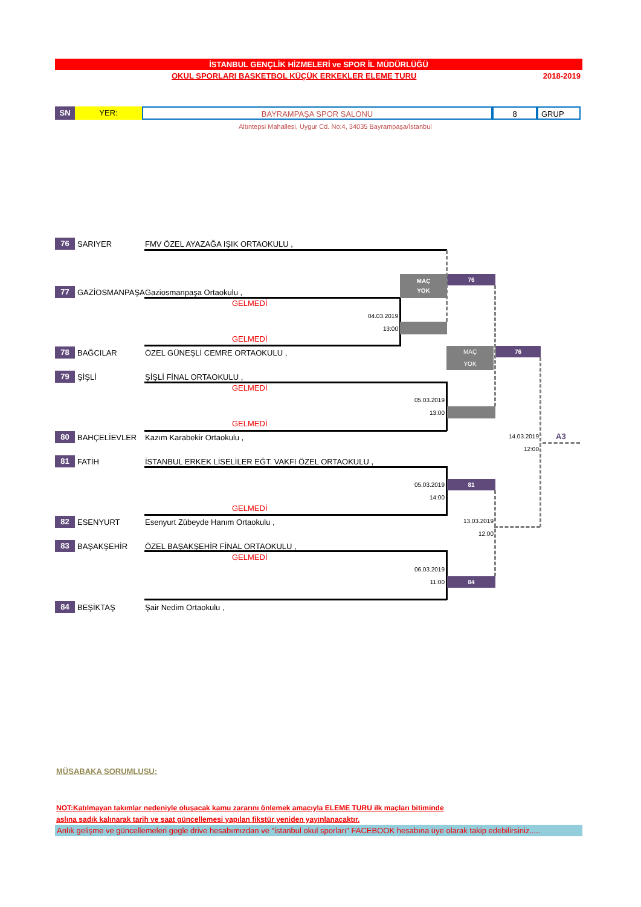İSTANBUL GENÇLİK HİZMELERİ ve SPOR İL MÜDÜRLÜĞÜ
OKUL SPORLARI BASKETBOL KÜÇÜK ERKEKLER ELEME TURU 2018-2019
SN
YER: BAYRAMPAŞA SPOR SALONU 8 GRUP
Altıntepsi Mahallesi, Uygur Cd. No:4, 34035 Bayrampaşa/İstanbul
76 SARIYER FMV ÖZEL AYAZAĞA IŞIK ORTAOKULU ,
77 GAZİOSMANPAŞA Gaziosmanpaşa Ortaokulu ,
78 BAĞCILAR ÖZEL GÜNEŞLİ CEMRE ORTAOKULU ,
79 ŞİŞLİ ŞİŞLİ FİNAL ORTAOKULU ,
80 BAHÇELİEVLER Kazım Karabekir Ortaokulu ,
81 FATİH İSTANBUL ERKEK LİSELİLER EĞT. VAKFI ÖZEL ORTAOKULU ,
82 ESENYURT Esenyurt Zübeyde Hanım Ortaokulu ,
83 BAŞAKŞEHİR ÖZEL BAŞAKŞEHİR FİNAL ORTAOKULU ,
84 BEŞİKTAŞ Şair Nedim Ortaokulu ,
GELMEDİ
GELMEDİ
GELMEDİ
GELMEDİ
GELMEDİ
GELMEDİ
04.03.2019
13:00
05.03.2019
13:00
05.03.2019
14:00
06.03.2019
11:00
13.03.2019
12:00
14.03.2019
12:00
MAÇ
YOK
76
MAÇ
YOK
76
81
84
A3
MÜSABAKA SORUMLUSU:
NOT:Katılmayan takımlar nedeniyle oluşacak kamu zararını önlemek amacıyla ELEME TURU ilk maçları bitiminde
aslına sadık kalınarak tarih ve saat güncellemesi yapılan fikstür yeniden yayınlanacaktır.
Anlık gelişme ve güncellemeleri gogle drive hesabımızdan ve "istanbul okul sporları" FACEBOOK hesabına üye olarak takip edebilirsiniz.....